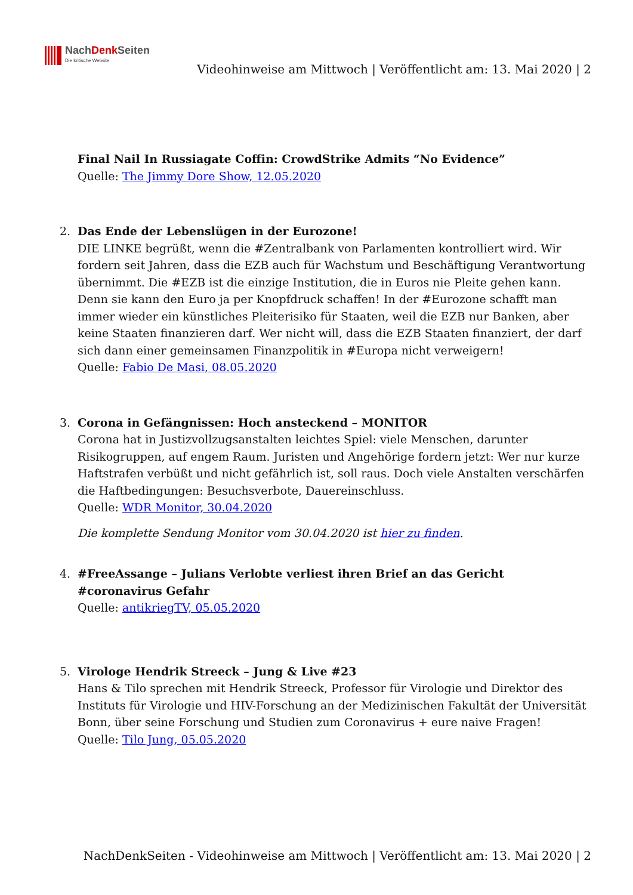NachDenk Seiten
Die kritische Website
Videohinweise am Mittwoch | Veröffentlicht am: 13. Mai 2020 | 2
Final Nail In Russiagate Coffin: CrowdStrike Admits “No Evidence”
Quelle: The Jimmy Dore Show, 12.05.2020
2. Das Ende der Lebenslügen in der Eurozone!
DIE LINKE begrüßt, wenn die #Zentralbank von Parlamenten kontrolliert wird. Wir fordern seit Jahren, dass die EZB auch für Wachstum und Beschäftigung Verantwortung übernimmt. Die #EZB ist die einzige Institution, die in Euros nie Pleite gehen kann. Denn sie kann den Euro ja per Knopfdruck schaffen! In der #Eurozone schafft man immer wieder ein künstliches Pleiterisiko für Staaten, weil die EZB nur Banken, aber keine Staaten finanzieren darf. Wer nicht will, dass die EZB Staaten finanziert, der darf sich dann einer gemeinsamen Finanzpolitik in #Europa nicht verweigern!
Quelle: Fabio De Masi, 08.05.2020
3. Corona in Gefängnissen: Hoch ansteckend – MONITOR
Corona hat in Justizvollzugsanstalten leichtes Spiel: viele Menschen, darunter Risikogruppen, auf engem Raum. Juristen und Angehörige fordern jetzt: Wer nur kurze Haftstrafen verbüßt und nicht gefährlich ist, soll raus. Doch viele Anstalten verschärfen die Haftbedingungen: Besuchsverbote, Dauereinschluss.
Quelle: WDR Monitor, 30.04.2020
Die komplette Sendung Monitor vom 30.04.2020 ist hier zu finden.
4. #FreeAssange – Julians Verlobte verliest ihren Brief an das Gericht #coronavirus Gefahr
Quelle: antikriegTV, 05.05.2020
5. Virologe Hendrik Streeck – Jung & Live #23
Hans & Tilo sprechen mit Hendrik Streeck, Professor für Virologie und Direktor des Instituts für Virologie und HIV-Forschung an der Medizinischen Fakultät der Universität Bonn, über seine Forschung und Studien zum Coronavirus + eure naive Fragen!
Quelle: Tilo Jung, 05.05.2020
NachDenkSeiten - Videohinweise am Mittwoch | Veröffentlicht am: 13. Mai 2020 | 2